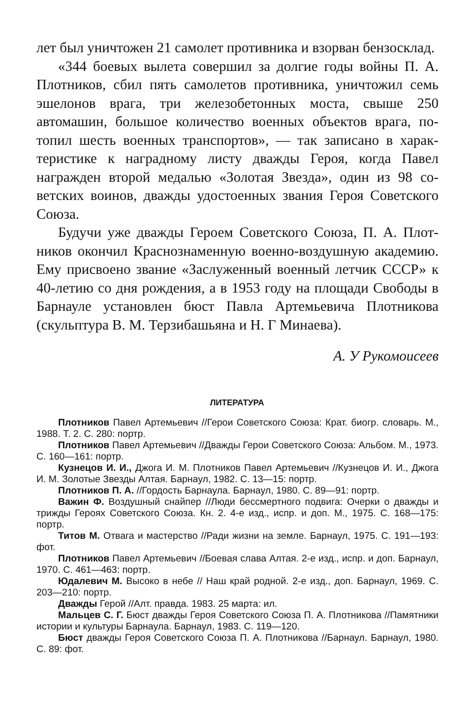лет был уничтожен 21 самолет противника и взорван бензо­склад.
«344 боевых вылета совершил за долгие годы войны П. А. Плотников, сбил пять самолетов противника, уничтожил семь эшелонов врага, три железобетонных моста, свыше 250 автомашин, большое количество военных объектов врага, по­топил шесть военных транспортов», — так записано в харак­теристике к наградному листу дважды Героя, когда Павел награжден второй медалью «Золотая Звезда», один из 98 со­ветских воинов, дважды удостоенных звания Героя Советско­го Союза.
Будучи уже дважды Героем Советского Союза, П. А. Плот­ников окончил Краснознаменную военно-воздушную акаде­мию. Ему присвоено звание «Заслуженный военный летчик СССР» к 40-летию со дня рождения, а в 1953 году на площа­ди Свободы в Барнауле установлен бюст Павла Артемьевича Плотникова (скульптура В. М. Терзибашьяна и Н. Г Ми­наева).
А. У Рукомоисеев
ЛИТЕРАТУРА
Плотников Павел Артемьевич //Герои Советского Союза: Крат. биогр. словарь. М., 1988. Т. 2. С. 280: портр.
Плотников Павел Артемьевич //Дважды Герои Советского Союза: Альбом. М., 1973. С. 160—161: портр.
Кузнецов И. И., Джога И. М. Плотников Павел Артемьевич //Кузне­цов И. И., Джога И. М. Золотые Звезды Алтая. Барнаул, 1982. С. 13—15: портр.
Плотников П. А. //Гордость Барнаула. Барнаул, 1980. С. 89—91: портр.
Важин Ф. Воздушный снайпер //Люди бессмертного подвига: Очерки о дважды и трижды Героях Советского Союза. Кн. 2. 4-е изд., испр. и доп. М., 1975. С. 168—175: портр.
Титов М. Отвага и мастерство //Ради жизни на земле. Барнаул, 1975. С. 191—193: фот.
Плотников Павел Артемьевич //Боевая слава Алтая. 2-е изд., испр. и доп. Барнаул, 1970. С. 461—463: портр.
Юдалевич М. Высоко в небе // Наш край родной. 2-е изд., доп. Барна­ул, 1969. С. 203—210: портр.
Дважды Герой //Алт. правда. 1983. 25 марта: ил.
Мальцев С. Г. Бюст дважды Героя Советского Союза П. А. Плотни­кова //Памятники истории и культуры Барнаула. Барнаул, 1983. С. 119—120.
Бюст дважды Героя Советского Союза П. А. Плотникова //Барнаул. Барнаул, 1980. С. 89: фот.